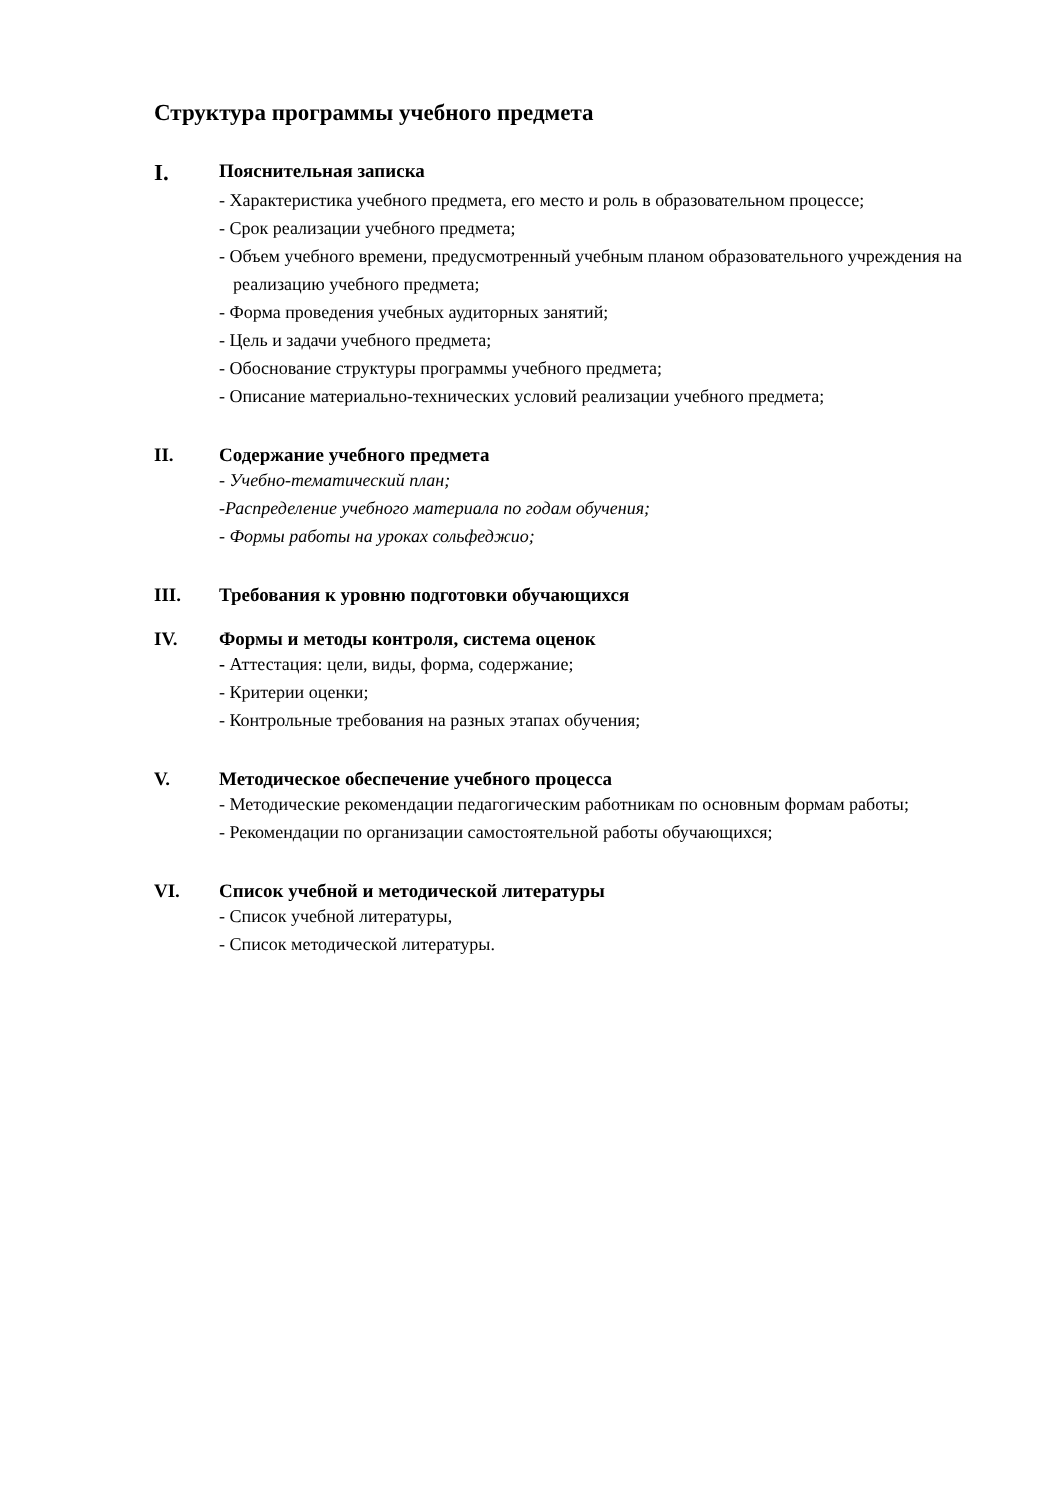Структура программы учебного предмета
I.
Пояснительная записка
- Характеристика учебного предмета, его место и роль в образовательном процессе;
- Срок реализации учебного предмета;
- Объем учебного времени, предусмотренный учебным планом образовательного учреждения на реализацию учебного предмета;
- Форма проведения учебных аудиторных занятий;
- Цель и задачи учебного предмета;
- Обоснование структуры программы учебного предмета;
- Описание материально-технических условий реализации учебного предмета;
II. Содержание учебного предмета
- Учебно-тематический план;
-Распределение учебного материала по годам обучения;
- Формы работы на уроках сольфеджио;
III. Требования к уровню подготовки обучающихся
IV. Формы и методы контроля, система оценок
- Аттестация: цели, виды, форма, содержание;
- Критерии оценки;
- Контрольные требования на разных этапах обучения;
V. Методическое обеспечение учебного процесса
- Методические рекомендации педагогическим работникам по основным формам работы;
- Рекомендации по организации самостоятельной работы обучающихся;
VI. Список учебной и методической литературы
- Список учебной литературы,
- Список методической литературы.